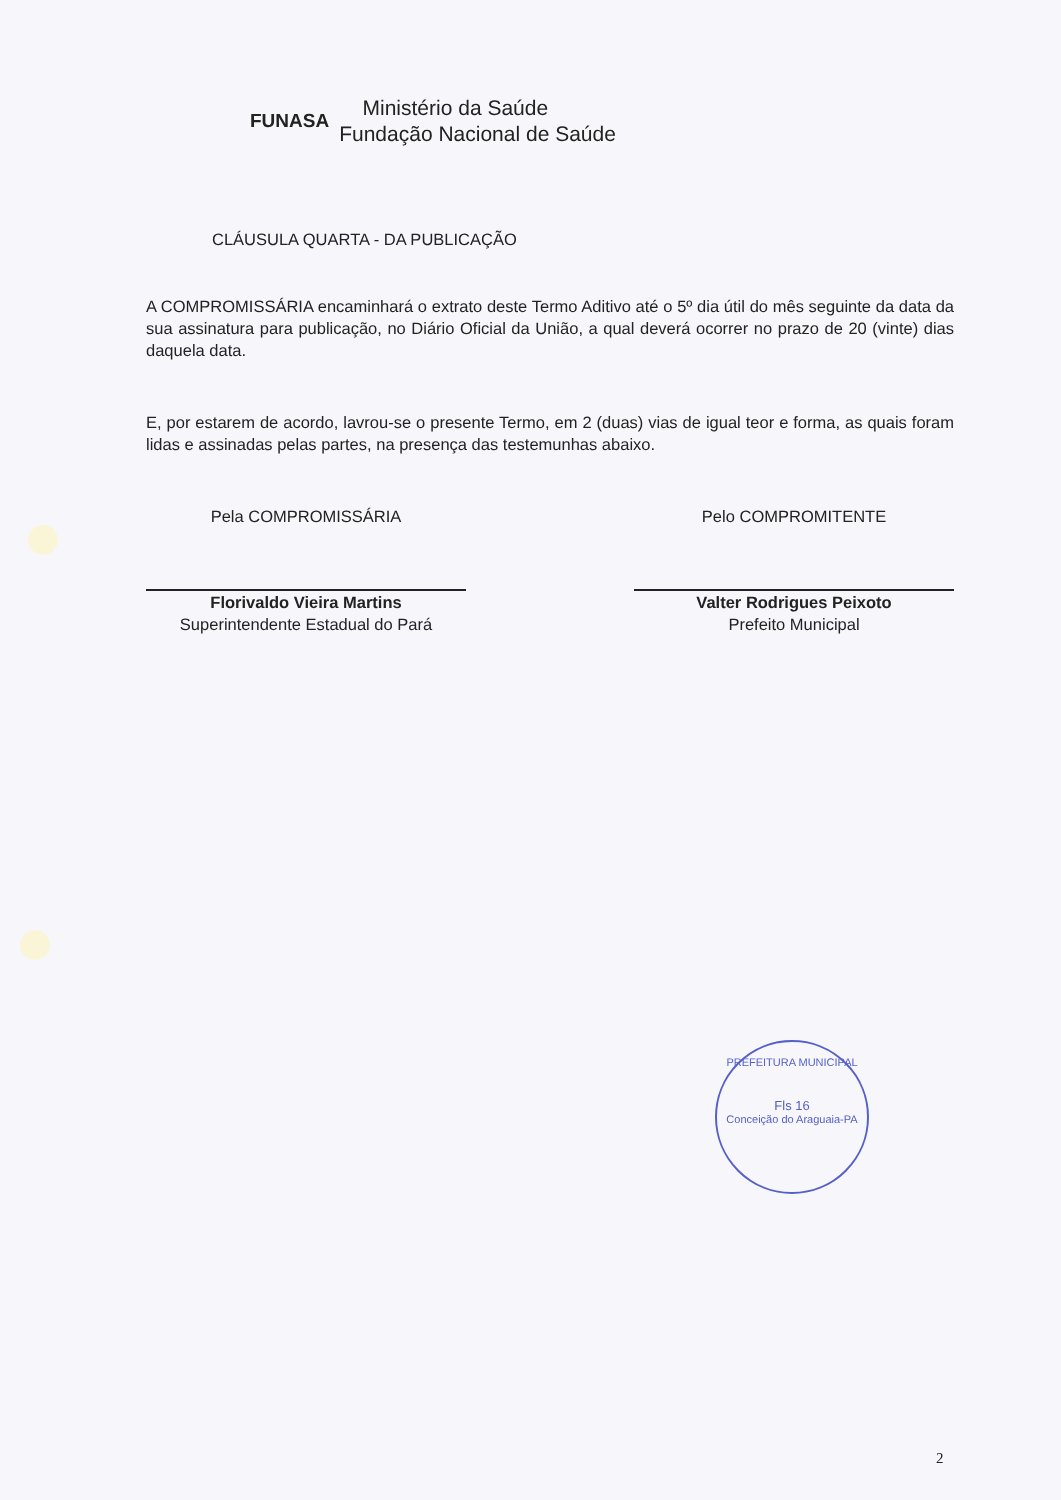FUNASA Ministério da Saúde
Fundação Nacional de Saúde
CLÁUSULA QUARTA - DA PUBLICAÇÃO
A COMPROMISSÁRIA encaminhará o extrato deste Termo Aditivo até o 5º dia útil do mês seguinte da data da sua assinatura para publicação, no Diário Oficial da União, a qual deverá ocorrer no prazo de 20 (vinte) dias daquela data.
E, por estarem de acordo, lavrou-se o presente Termo, em 2 (duas) vias de igual teor e forma, as quais foram lidas e assinadas pelas partes, na presença das testemunhas abaixo.
Pela COMPROMISSÁRIA
Florivaldo Vieira Martins
Superintendente Estadual do Pará
Pelo COMPROMITENTE
Valter Rodrigues Peixoto
Prefeito Municipal
PREFEITURA MUNICIPAL
Fls 16
Conceição do Araguaia-PA
2